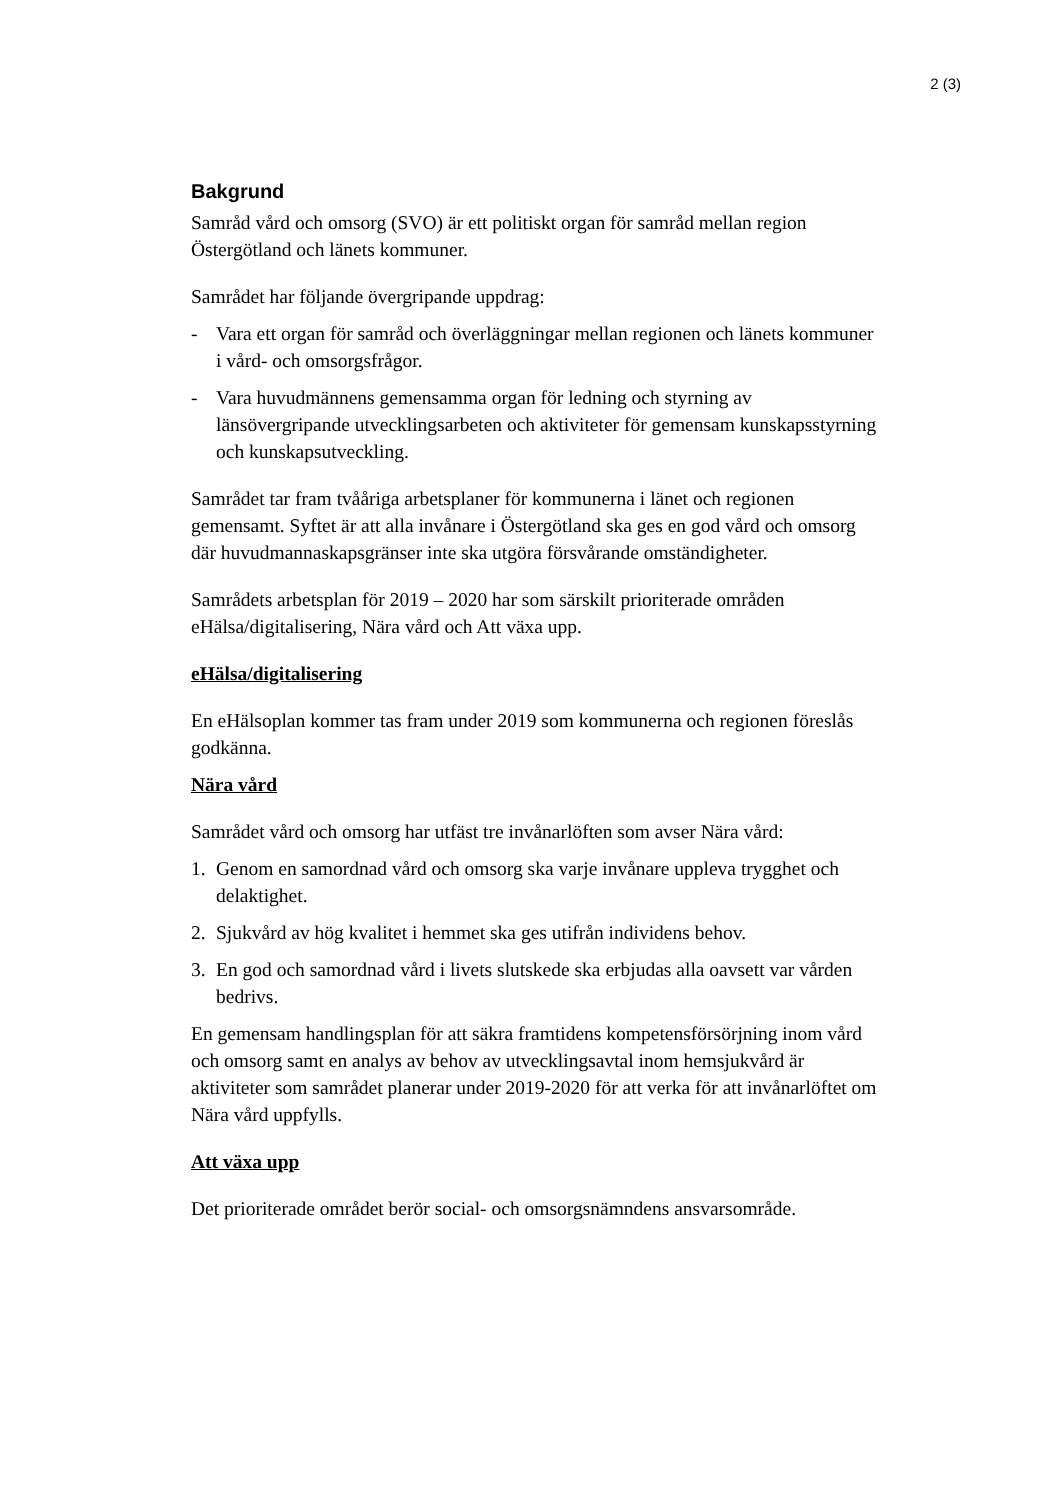2 (3)
Bakgrund
Samråd vård och omsorg (SVO) är ett politiskt organ för samråd mellan region Östergötland och länets kommuner.
Samrådet har följande övergripande uppdrag:
- Vara ett organ för samråd och överläggningar mellan regionen och länets kommuner i vård- och omsorgsfrågor.
- Vara huvudmännens gemensamma organ för ledning och styrning av länsövergripande utvecklingsarbeten och aktiviteter för gemensam kunskapsstyrning och kunskapsutveckling.
Samrådet tar fram tvååriga arbetsplaner för kommunerna i länet och regionen gemensamt. Syftet är att alla invånare i Östergötland ska ges en god vård och omsorg där huvudmannaskapsgränser inte ska utgöra försvårande omständigheter.
Samrådets arbetsplan för 2019 – 2020 har som särskilt prioriterade områden eHälsa/digitalisering, Nära vård och Att växa upp.
eHälsa/digitalisering
En eHälsoplan kommer tas fram under 2019 som kommunerna och regionen föreslås godkänna.
Nära vård
Samrådet vård och omsorg har utfäst tre invånarlöften som avser Nära vård:
1. Genom en samordnad vård och omsorg ska varje invånare uppleva trygghet och delaktighet.
2. Sjukvård av hög kvalitet i hemmet ska ges utifrån individens behov.
3. En god och samordnad vård i livets slutskede ska erbjudas alla oavsett var vården bedrivs.
En gemensam handlingsplan för att säkra framtidens kompetensförsörjning inom vård och omsorg samt en analys av behov av utvecklingsavtal inom hemsjukvård är aktiviteter som samrådet planerar under 2019-2020 för att verka för att invånarlöftet om Nära vård uppfylls.
Att växa upp
Det prioriterade området berör social- och omsorgsnämndens ansvarsområde.